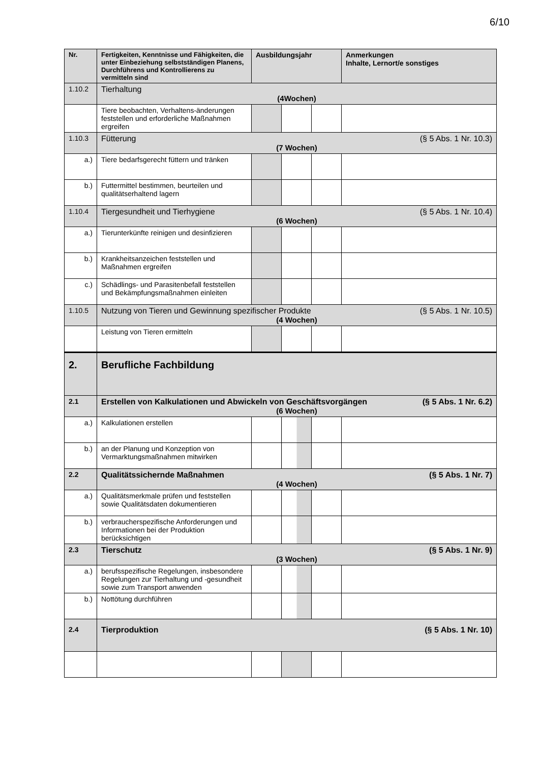6/10
| Nr. | Fertigkeiten, Kenntnisse und Fähigkeiten, die unter Einbeziehung selbstständigen Planens, Durchführens und Kontrollierens zu vermitteln sind | Ausbildungsjahr | | | Anmerkungen Inhalte, Lernort/e sonstiges |
| --- | --- | --- | --- | --- | --- |
| 1.10.2 | Tierhaltung (4Wochen) | | | | |
| | Tiere beobachten, Verhaltens-änderungen feststellen und erforderliche Maßnahmen ergreifen | | | | |
| 1.10.3 | Fütterung (§ 5 Abs. 1 Nr. 10.3) (7 Wochen) | | | | |
| a.) | Tiere bedarfsgerecht füttern und tränken | | | | |
| b.) | Futtermittel bestimmen, beurteilen und qualitätserhaltend lagern | | | | |
| 1.10.4 | Tiergesundheit und Tierhygiene (§ 5 Abs. 1 Nr. 10.4) (6 Wochen) | | | | |
| a.) | Tierunterkünfte reinigen und desinfizieren | | | | |
| b.) | Krankheitsanzeichen feststellen und Maßnahmen ergreifen | | | | |
| c.) | Schädlings- und Parasitenbefall feststellen und Bekämpfungsmaßnahmen einleiten | | | | |
| 1.10.5 | Nutzung von Tieren und Gewinnung spezifischer Produkte (§ 5 Abs. 1 Nr. 10.5) (4 Wochen) | | | | |
| | Leistung von Tieren ermitteln | | | | |
| 2. | Berufliche Fachbildung | | | | |
| 2.1 | Erstellen von Kalkulationen und Abwickeln von Geschäftsvorgängen (§ 5 Abs. 1 Nr. 6.2) (6 Wochen) | | | | |
| a.) | Kalkulationen erstellen | | | | |
| b.) | an der Planung und Konzeption von Vermarktungsmaßnahmen mitwirken | | | | |
| 2.2 | Qualitätssichernde Maßnahmen (§ 5 Abs. 1 Nr. 7) (4 Wochen) | | | | |
| a.) | Qualitätsmerkmale prüfen und feststellen sowie Qualitätsdaten dokumentieren | | | | |
| b.) | verbraucherspezifische Anforderungen und Informationen bei der Produktion berücksichtigen | | | | |
| 2.3 | Tierschutz (§ 5 Abs. 1 Nr. 9) (3 Wochen) | | | | |
| a.) | berufsspezifische Regelungen, insbesondere Regelungen zur Tierhaltung und -gesundheit sowie zum Transport anwenden | | | | |
| b.) | Nottötung durchführen | | | | |
| 2.4 | Tierproduktion (§ 5 Abs. 1 Nr. 10) | | | | |